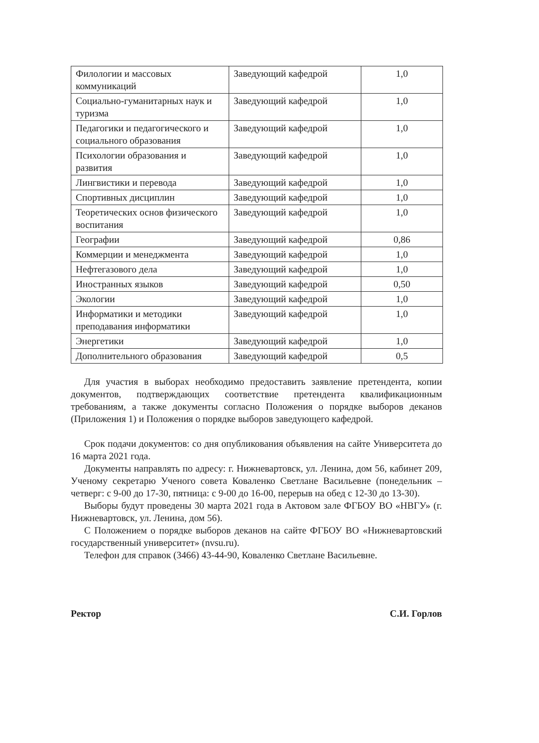| Филологии и массовых коммуникаций | Заведующий кафедрой | 1,0 |
| Социально-гуманитарных наук и туризма | Заведующий кафедрой | 1,0 |
| Педагогики и педагогического и социального образования | Заведующий кафедрой | 1,0 |
| Психологии образования и развития | Заведующий кафедрой | 1,0 |
| Лингвистики и перевода | Заведующий кафедрой | 1,0 |
| Спортивных дисциплин | Заведующий кафедрой | 1,0 |
| Теоретических основ физического воспитания | Заведующий кафедрой | 1,0 |
| Географии | Заведующий кафедрой | 0,86 |
| Коммерции и менеджмента | Заведующий кафедрой | 1,0 |
| Нефтегазового дела | Заведующий кафедрой | 1,0 |
| Иностранных языков | Заведующий кафедрой | 0,50 |
| Экологии | Заведующий кафедрой | 1,0 |
| Информатики и методики преподавания информатики | Заведующий кафедрой | 1,0 |
| Энергетики | Заведующий кафедрой | 1,0 |
| Дополнительного образования | Заведующий кафедрой | 0,5 |
Для участия в выборах необходимо предоставить заявление претендента, копии документов, подтверждающих соответствие претендента квалификационным требованиям, а также документы согласно Положения о порядке выборов деканов (Приложения 1) и Положения о порядке выборов заведующего кафедрой.
Срок подачи документов: со дня опубликования объявления на сайте Университета до 16 марта 2021 года.
Документы направлять по адресу: г. Нижневартовск, ул. Ленина, дом 56, кабинет 209, Ученому секретарю Ученого совета Коваленко Светлане Васильевне (понедельник – четверг: с 9-00 до 17-30, пятница: с 9-00 до 16-00, перерыв на обед с 12-30 до 13-30).
Выборы будут проведены 30 марта 2021 года в Актовом зале ФГБОУ ВО «НВГУ» (г. Нижневартовск, ул. Ленина, дом 56).
С Положением о порядке выборов деканов на сайте ФГБОУ ВО «Нижневартовский государственный университет» (nvsu.ru).
Телефон для справок (3466) 43-44-90, Коваленко Светлане Васильевне.
Ректор С.И. Горлов